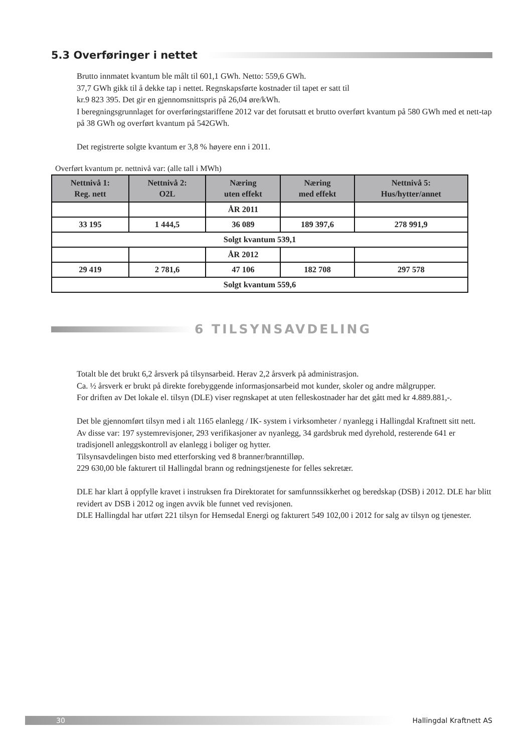5.3 Overføringer i nettet
Brutto innmatet kvantum ble målt til 601,1 GWh. Netto: 559,6 GWh.
37,7 GWh gikk til å dekke tap i nettet. Regnskapsførte kostnader til tapet er satt til
kr.9 823 395. Det gir en gjennomsnittspris på 26,04 øre/kWh.
I beregningsgrunnlaget for overføringstariffene 2012 var det forutsatt et brutto overført kvantum på 580 GWh med et nett-tap på 38 GWh og overført kvantum på 542GWh.
Det registrerte solgte kvantum er 3,8 % høyere enn i 2011.
Overført kvantum pr. nettnivå var: (alle tall i MWh)
| Nettnivå 1: Reg. nett | Nettnivå 2: O2L | Næring uten effekt | Næring med effekt | Nettnivå 5: Hus/hytter/annet |
| --- | --- | --- | --- | --- |
| | | ÅR 2011 | | |
| 33 195 | 1 444,5 | 36 089 | 189 397,6 | 278 991,9 |
| Solgt kvantum 539,1 | | | | |
| | | ÅR 2012 | | |
| 29 419 | 2 781,6 | 47 106 | 182 708 | 297 578 |
| Solgt kvantum 559,6 | | | | |
6 TILSYNSAVDELING
Totalt ble det brukt 6,2 årsverk på tilsynsarbeid. Herav 2,2 årsverk på administrasjon.
Ca. ½ årsverk er brukt på direkte forebyggende informasjonsarbeid mot kunder, skoler og andre målgrupper.
For driften av Det lokale el. tilsyn (DLE) viser regnskapet at uten felleskostnader har det gått med kr 4.889.881,-.
Det ble gjennomført tilsyn med i alt 1165 elanlegg / IK- system i virksomheter / nyanlegg i Hallingdal Kraftnett sitt nett.
Av disse var: 197 systemrevisjoner, 293 verifikasjoner av nyanlegg, 34 gardsbruk med dyrehold, resterende 641 er tradisjonell anleggskontroll av elanlegg i boliger og hytter.
Tilsynsavdelingen bisto med etterforsking ved 8 branner/branntilløp.
229 630,00 ble fakturert til Hallingdal brann og redningstjeneste for felles sekretær.
DLE har klart å oppfylle kravet i instruksen fra Direktoratet for samfunnssikkerhet og beredskap (DSB) i 2012. DLE har blitt revidert av DSB i 2012 og ingen avvik ble funnet ved revisjonen.
DLE Hallingdal har utført 221 tilsyn for Hemsedal Energi og fakturert 549 102,00 i 2012 for salg av tilsyn og tjenester.
30
Hallingdal Kraftnett AS